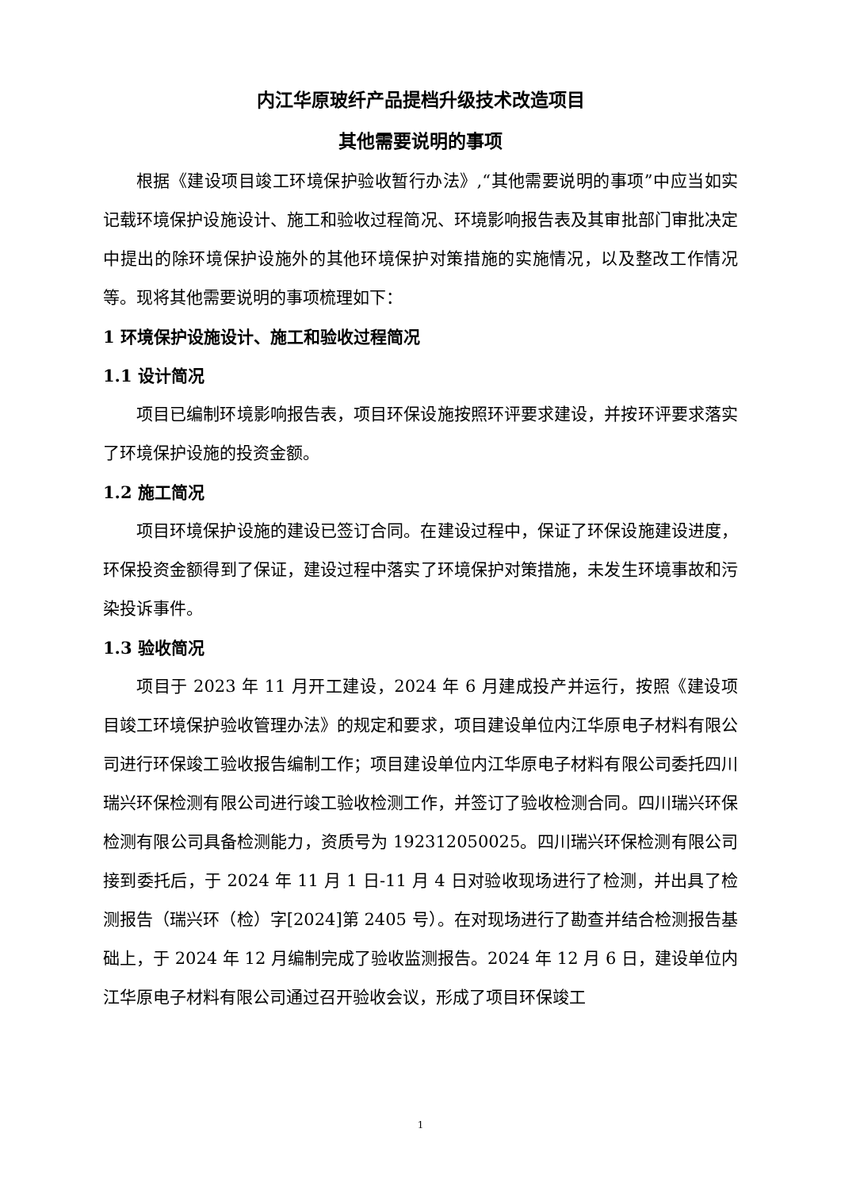内江华原玻纤产品提档升级技术改造项目
其他需要说明的事项
根据《建设项目竣工环境保护验收暂行办法》,“其他需要说明的事项”中应当如实记载环境保护设施设计、施工和验收过程简况、环境影响报告表及其审批部门审批决定中提出的除环境保护设施外的其他环境保护对策措施的实施情况，以及整改工作情况等。现将其他需要说明的事项梳理如下：
1 环境保护设施设计、施工和验收过程简况
1.1 设计简况
项目已编制环境影响报告表，项目环保设施按照环评要求建设，并按环评要求落实了环境保护设施的投资金额。
1.2 施工简况
项目环境保护设施的建设已签订合同。在建设过程中，保证了环保设施建设进度，环保投资金额得到了保证，建设过程中落实了环境保护对策措施，未发生环境事故和污染投诉事件。
1.3 验收简况
项目于 2023 年 11 月开工建设，2024 年 6 月建成投产并运行，按照《建设项目竣工环境保护验收管理办法》的规定和要求，项目建设单位内江华原电子材料有限公司进行环保竣工验收报告编制工作；项目建设单位内江华原电子材料有限公司委托四川瑞兴环保检测有限公司进行竣工验收检测工作，并签订了验收检测合同。四川瑞兴环保检测有限公司具备检测能力，资质号为 192312050025。四川瑞兴环保检测有限公司接到委托后，于 2024 年 11 月 1 日-11 月 4 日对验收现场进行了检测，并出具了检测报告（瑞兴环（检）字[2024]第 2405 号）。在对现场进行了勘查并结合检测报告基础上，于 2024 年 12 月编制完成了验收监测报告。2024 年 12 月 6 日，建设单位内江华原电子材料有限公司通过召开验收会议，形成了项目环保竣工
1